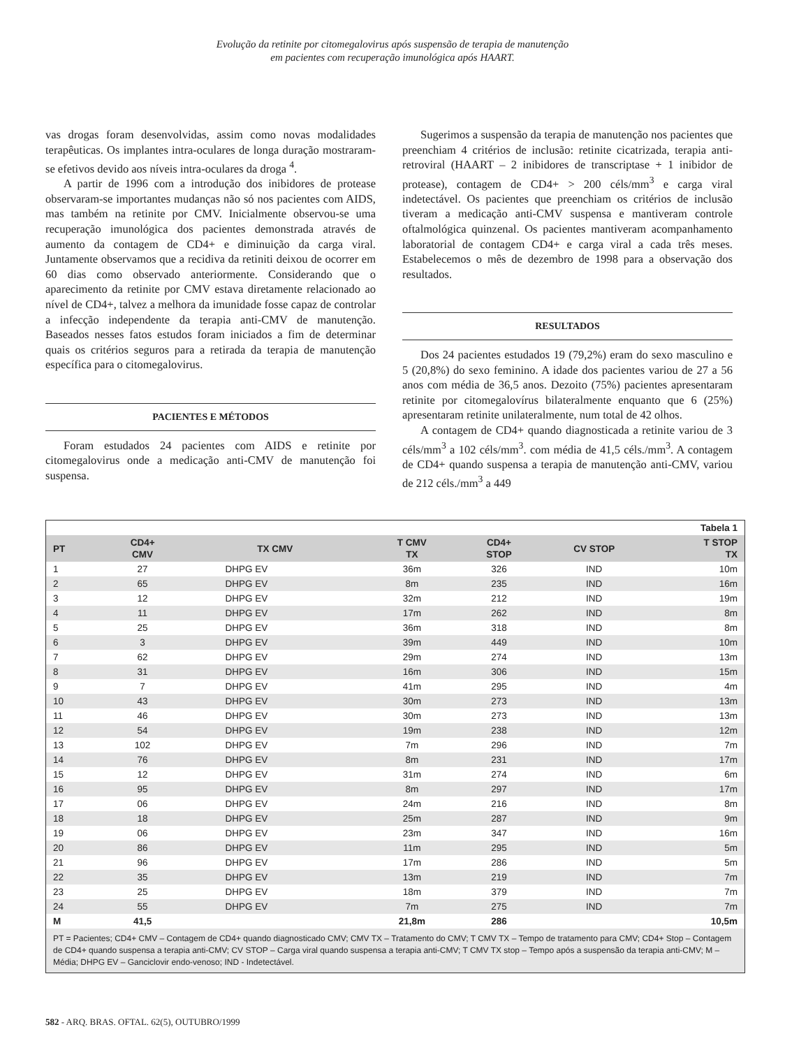Evolução da retinite por citomegalovirus após suspensão de terapia de manutenção
em pacientes com recuperação imunológica após HAART.
vas drogas foram desenvolvidas, assim como novas modalidades terapêuticas. Os implantes intra-oculares de longa duração mostraram-se efetivos devido aos níveis intra-oculares da droga <sup>4</sup>.
A partir de 1996 com a introdução dos inibidores de protease observaram-se importantes mudanças não só nos pacientes com AIDS, mas também na retinite por CMV. Inicialmente observou-se uma recuperação imunológica dos pacientes demonstrada através de aumento da contagem de CD4+ e diminuição da carga viral. Juntamente observamos que a recidiva da retiniti deixou de ocorrer em 60 dias como observado anteriormente. Considerando que o aparecimento da retinite por CMV estava diretamente relacionado ao nível de CD4+, talvez a melhora da imunidade fosse capaz de controlar a infecção independente da terapia anti-CMV de manutenção. Baseados nesses fatos estudos foram iniciados a fim de determinar quais os critérios seguros para a retirada da terapia de manutenção específica para o citomegalovirus.
PACIENTES E MÉTODOS
Foram estudados 24 pacientes com AIDS e retinite por citomegalovirus onde a medicação anti-CMV de manutenção foi suspensa.
Sugerimos a suspensão da terapia de manutenção nos pacientes que preenchiam 4 critérios de inclusão: retinite cicatrizada, terapia anti-retroviral (HAART – 2 inibidores de transcriptase + 1 inibidor de protease), contagem de CD4+ > 200 céls/mm<sup>3</sup> e carga viral indetectável. Os pacientes que preenchiam os critérios de inclusão tiveram a medicação anti-CMV suspensa e mantiveram controle oftalmológica quinzenal. Os pacientes mantiveram acompanhamento laboratorial de contagem CD4+ e carga viral a cada três meses. Estabelecemos o mês de dezembro de 1998 para a observação dos resultados.
RESULTADOS
Dos 24 pacientes estudados 19 (79,2%) eram do sexo masculino e 5 (20,8%) do sexo feminino. A idade dos pacientes variou de 27 a 56 anos com média de 36,5 anos. Dezoito (75%) pacientes apresentaram retinite por citomegalovírus bilateralmente enquanto que 6 (25%) apresentaram retinite unilateralmente, num total de 42 olhos.
A contagem de CD4+ quando diagnosticada a retinite variou de 3 céls/mm<sup>3</sup> a 102 céls/mm<sup>3</sup>. com média de 41,5 céls./mm<sup>3</sup>. A contagem de CD4+ quando suspensa a terapia de manutenção anti-CMV, variou de 212 céls./mm<sup>3</sup> a 449
| Tabela 1 | | | | | | |
| --- | --- | --- | --- | --- | --- | --- |
| PT | CD4+ CMV | TX CMV | T CMV TX | CD4+ STOP | CV STOP | T STOP TX |
| 1 | 27 | DHPG EV | 36m | 326 | IND | 10m |
| 2 | 65 | DHPG EV | 8m | 235 | IND | 16m |
| 3 | 12 | DHPG EV | 32m | 212 | IND | 19m |
| 4 | 11 | DHPG EV | 17m | 262 | IND | 8m |
| 5 | 25 | DHPG EV | 36m | 318 | IND | 8m |
| 6 | 3 | DHPG EV | 39m | 449 | IND | 10m |
| 7 | 62 | DHPG EV | 29m | 274 | IND | 13m |
| 8 | 31 | DHPG EV | 16m | 306 | IND | 15m |
| 9 | 7 | DHPG EV | 41m | 295 | IND | 4m |
| 10 | 43 | DHPG EV | 30m | 273 | IND | 13m |
| 11 | 46 | DHPG EV | 30m | 273 | IND | 13m |
| 12 | 54 | DHPG EV | 19m | 238 | IND | 12m |
| 13 | 102 | DHPG EV | 7m | 296 | IND | 7m |
| 14 | 76 | DHPG EV | 8m | 231 | IND | 17m |
| 15 | 12 | DHPG EV | 31m | 274 | IND | 6m |
| 16 | 95 | DHPG EV | 8m | 297 | IND | 17m |
| 17 | 06 | DHPG EV | 24m | 216 | IND | 8m |
| 18 | 18 | DHPG EV | 25m | 287 | IND | 9m |
| 19 | 06 | DHPG EV | 23m | 347 | IND | 16m |
| 20 | 86 | DHPG EV | 11m | 295 | IND | 5m |
| 21 | 96 | DHPG EV | 17m | 286 | IND | 5m |
| 22 | 35 | DHPG EV | 13m | 219 | IND | 7m |
| 23 | 25 | DHPG EV | 18m | 379 | IND | 7m |
| 24 | 55 | DHPG EV | 7m | 275 | IND | 7m |
| M | 41,5 | | 21,8m | 286 | | 10,5m |
| PT = Pacientes; CD4+ CMV – Contagem de CD4+ quando diagnosticado CMV; CMV TX – Tratamento do CMV; T CMV TX – Tempo de tratamento para CMV; CD4+ Stop – Contagem de CD4+ quando suspensa a terapia anti-CMV; CV STOP – Carga viral quando suspensa a terapia anti-CMV; T CMV TX stop – Tempo após a suspensão da terapia anti-CMV; M – Média; DHPG EV – Ganciclovir endo-venoso; IND - Indetectável. | | | | | | |
582 - ARQ. BRAS. OFTAL. 62(5), OUTUBRO/1999